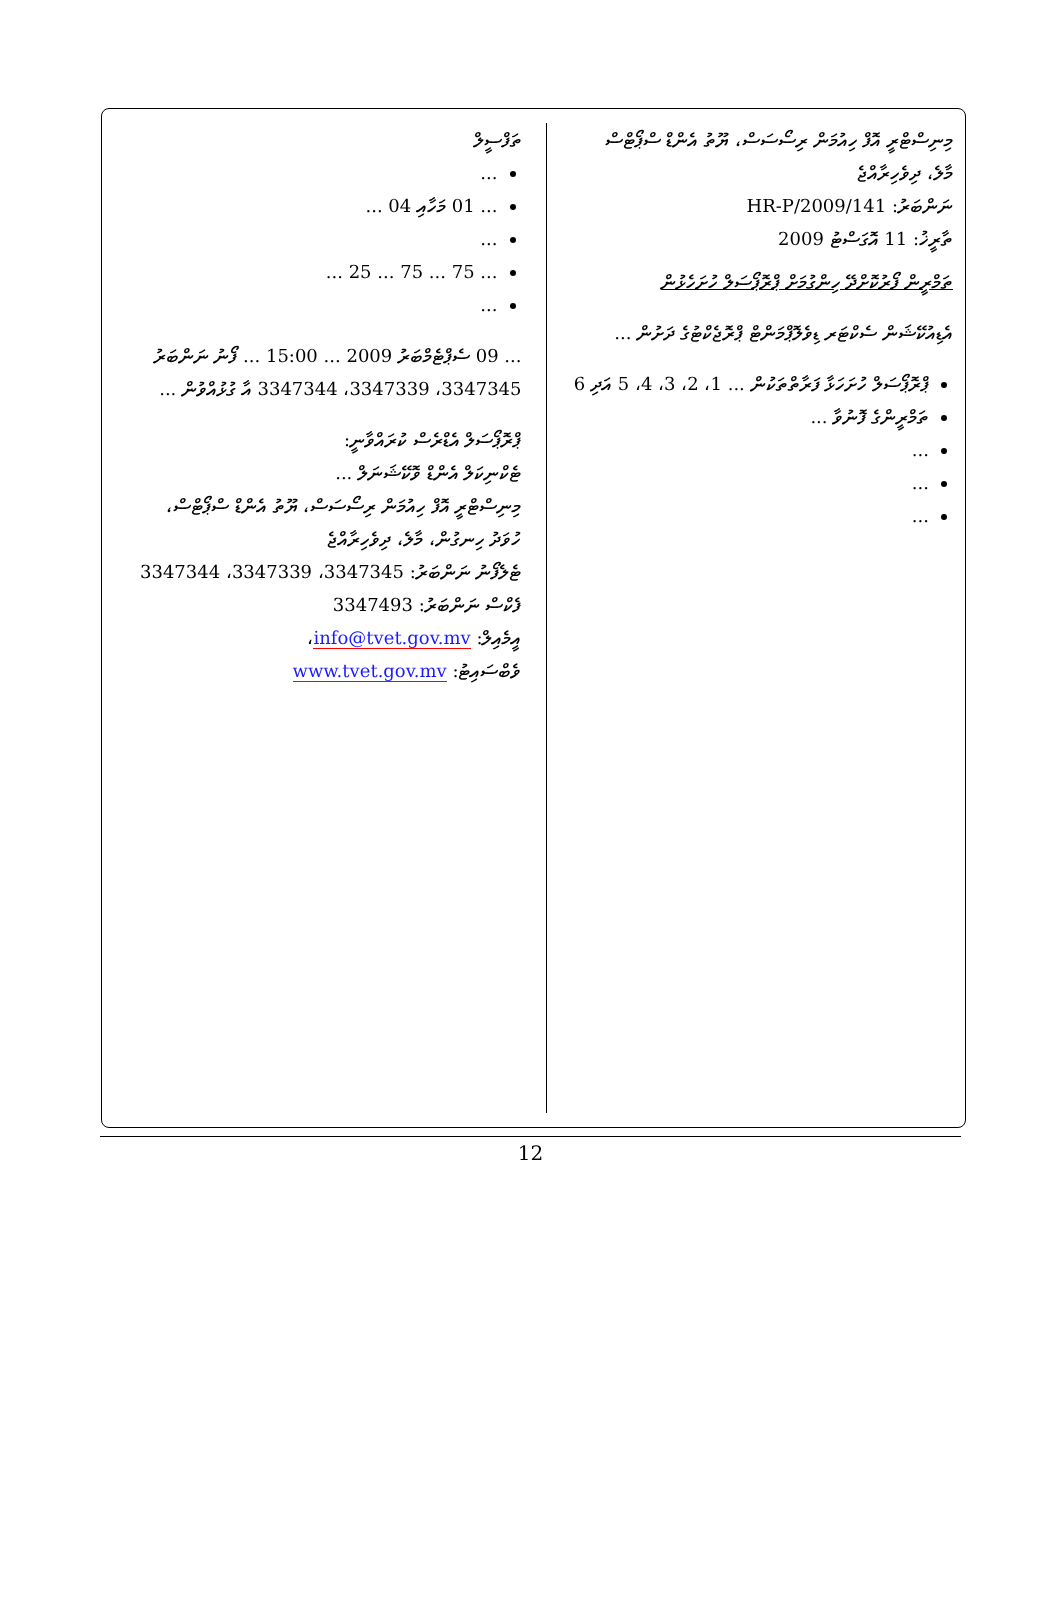މިނިސްޓްރީ އޮފް ހިއުމަން ރިސޯސަސް، ޔޫތު އެންޑް ސްޕޯޓްސް
މާލެ، ދިވެހިރާއްޖެ
ނަންބަރު: HR-P/2009/141
ތާރީޚު: 11 އޮގަސްޓު 2009
ތަމްރީން ފޯރުކޮށްދޭ ހިންގުމަށް ޕްރޮޕޯސަލް ހުށަހެޅުން
އެޑިއުކޭޝަން ސެކްޓަރ ޑިވެލޮޕްމަންޓް ޕްރޮޖެކްޓުގެ ދަށުން ...
ޕްރޮޕޯސަލް ހުށަހަޅާ ފަރާތްތަކުން ... 1، 2، 3، 4، 5 އަދި 6
ތަމްރީންގެ ފޮނުވާ ...
...
...
...
ތަފްސީލް
...
... 01 މަހާއި 04 ...
...
... 75 ... 75 ... 25 ...
...
... 09 ސެޕްޓެމްބަރު 2009 ... 15:00 ... ފޯނު ނަންބަރު 3347345، 3347339، 3347344 އާ ގުޅުއްވުން ...
ޕްރޮޕޯސަލް އެޑްރެސް ކުރައްވާނީ:
ޓެކްނިކަލް އެންޑް ވޮކޭޝަނަލް ...
މިނިސްޓްރީ އޮފް ހިއުމަން ރިސޯސަސް، ޔޫތު އެންޑް ސްޕޯޓްސް،
ހުވަދު ހިނގުން، މާލެ، ދިވެހިރާއްޖެ
ޓެލެފޯނު ނަންބަރު: 3347345، 3347339، 3347344
ފެކްސް ނަންބަރު: 3347493
އީމެއިލް: info@tvet.gov.mv،
ވެބްސައިޓު: www.tvet.gov.mv
12